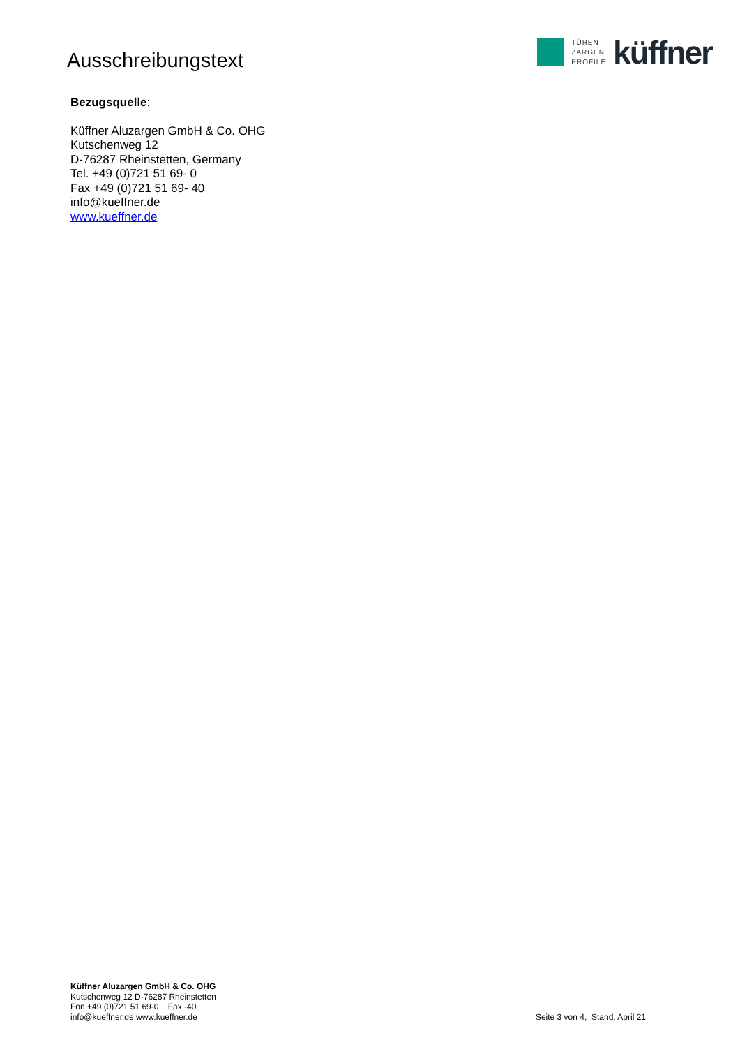Ausschreibungstext
TÜREN
ZARGEN
PROFILE
küffner
Bezugsquelle:
Küffner Aluzargen GmbH & Co. OHG
Kutschenweg 12
D-76287 Rheinstetten, Germany
Tel. +49 (0)721 51 69- 0
Fax +49 (0)721 51 69- 40
info@kueffner.de
www.kueffner.de
Küffner Aluzargen GmbH & Co. OHG
Kutschenweg 12 D-76287 Rheinstetten
Fon +49 (0)721 51 69-0 Fax -40
info@kueffner.de www.kueffner.de
Seite 3 von 4, Stand: April 21